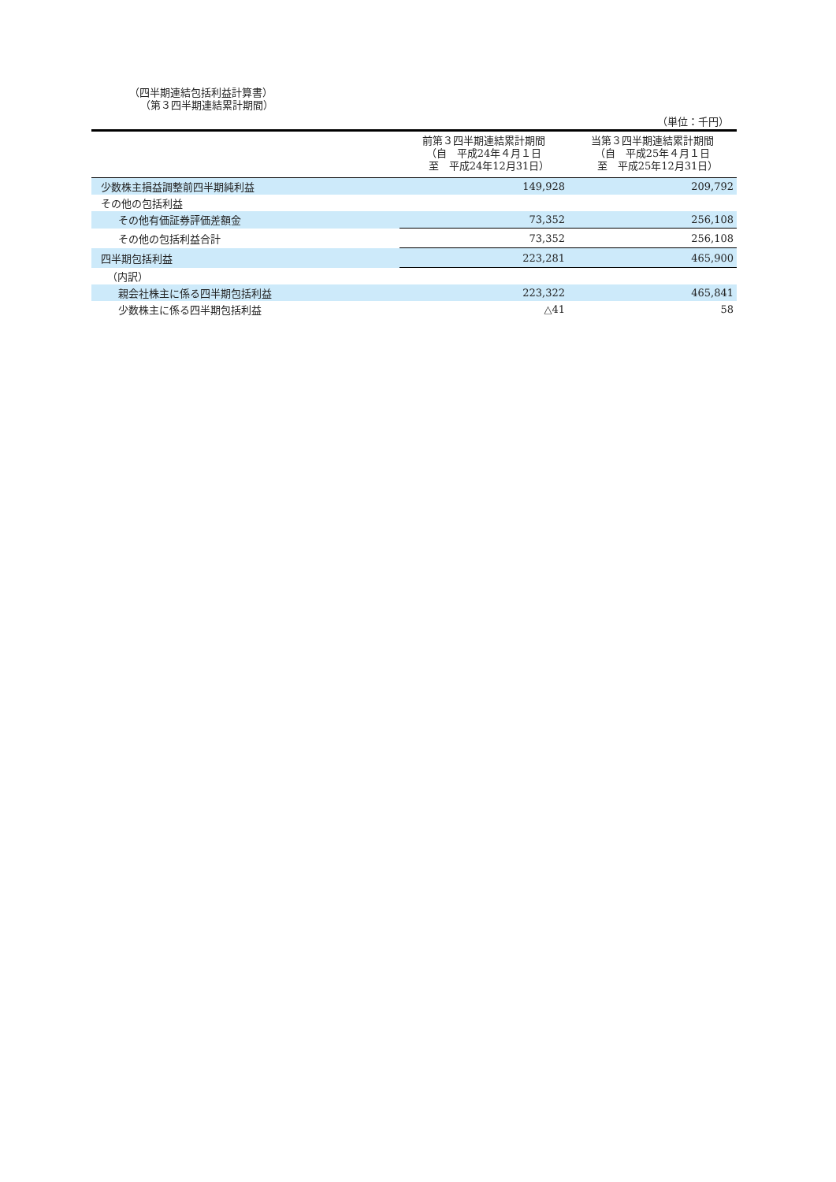（四半期連結包括利益計算書）
（第３四半期連結累計期間）
（単位：千円）
| | 前第３四半期連結累計期間 （自 平成24年４月１日 至 平成24年12月31日） | 当第３四半期連結累計期間 （自 平成25年４月１日 至 平成25年12月31日） |
| --- | --- | --- |
| 少数株主損益調整前四半期純利益 | 149,928 | 209,792 |
| その他の包括利益 | | |
| その他有価証券評価差額金 | 73,352 | 256,108 |
| その他の包括利益合計 | 73,352 | 256,108 |
| 四半期包括利益 | 223,281 | 465,900 |
| （内訳） | | |
| 親会社株主に係る四半期包括利益 | 223,322 | 465,841 |
| 少数株主に係る四半期包括利益 | △41 | 58 |